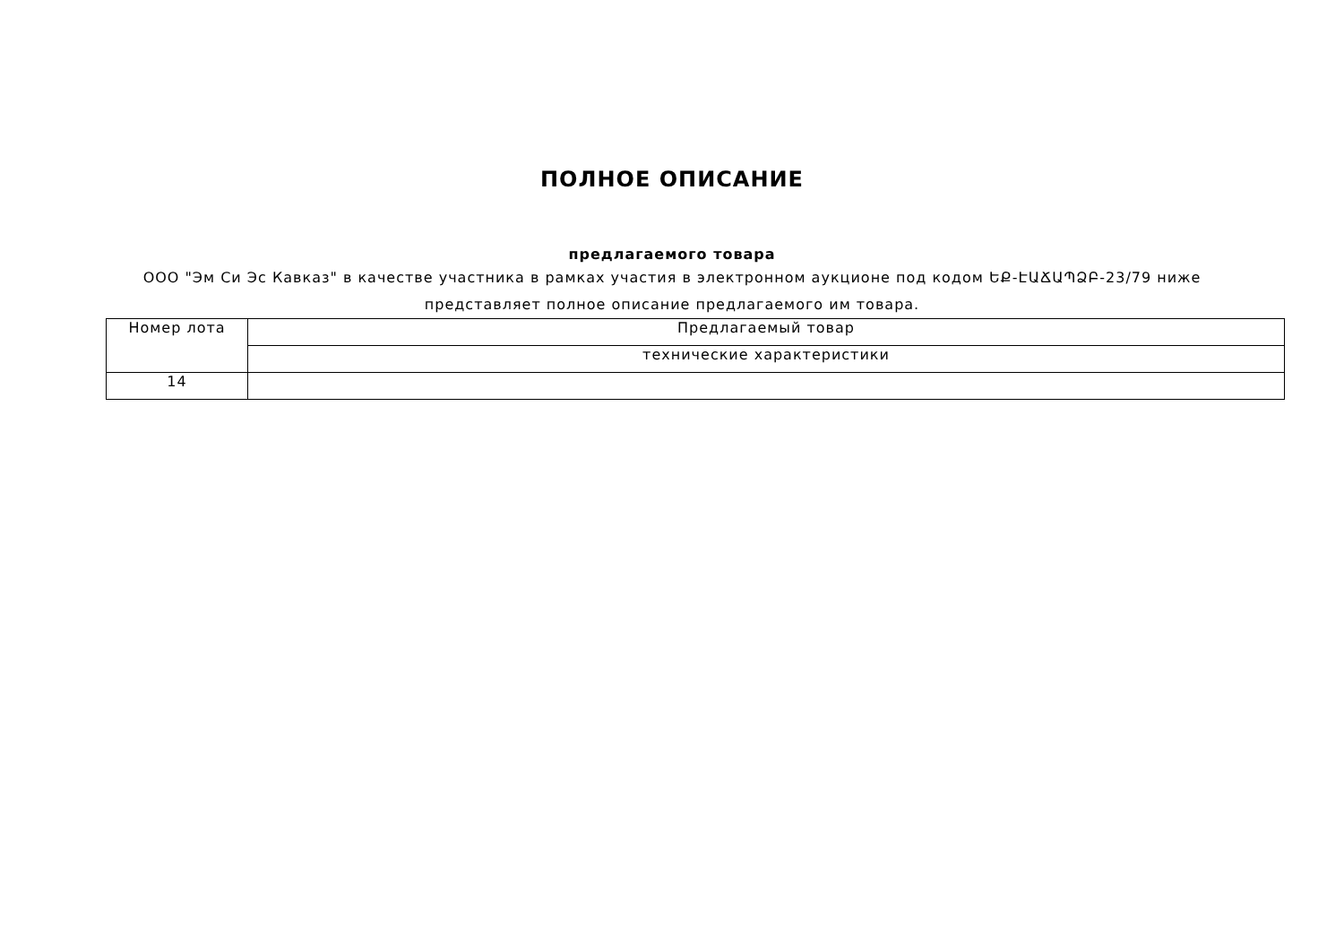ПОЛНОЕ ОПИСАНИЕ
предлагаемого товара
ООО "Эм Си Эс Кавказ" в качестве участника в рамках участия в электронном аукционе под кодом ԵՔ-ԷԱՃԱՊՁԲ-23/79 ниже представляет полное описание предлагаемого им товара.
| Номер лота | Предлагаемый товар |
| --- | --- |
| | технические характеристики |
| 14 | |